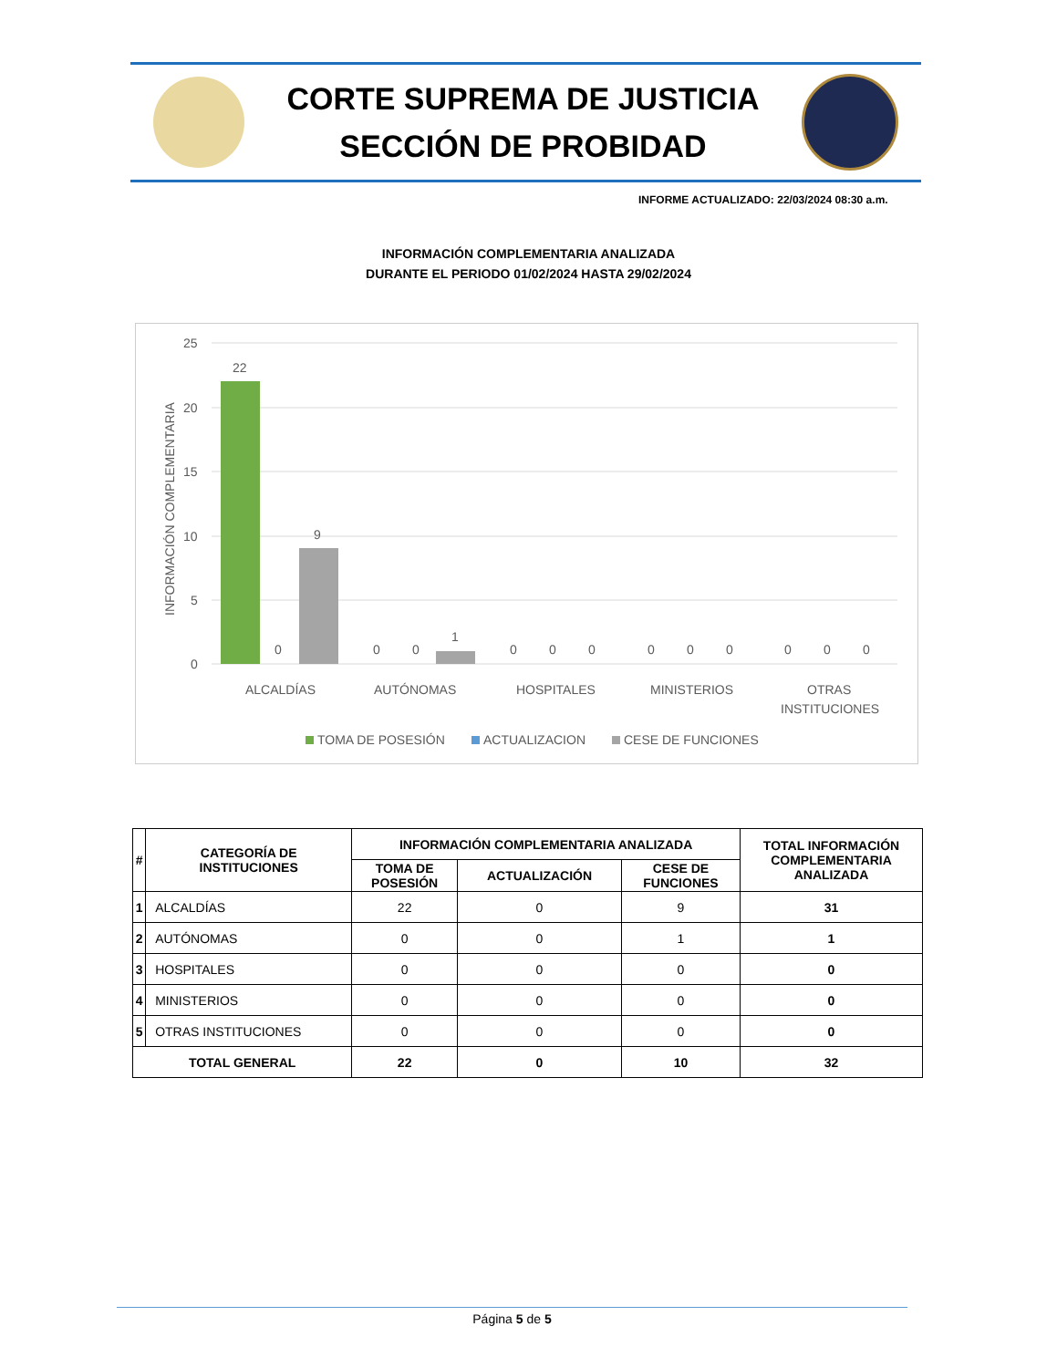CORTE SUPREMA DE JUSTICIA
SECCIÓN DE PROBIDAD
INFORME ACTUALIZADO: 22/03/2024 08:30 a.m.
INFORMACIÓN COMPLEMENTARIA ANALIZADA
DURANTE EL PERIODO 01/02/2024 HASTA 29/02/2024
25
20
15
10
5
0
INFORMACIÓN COMPLEMENTARIA
22
9
0
0
0
1
0
0
0
0
0
0
0
0
0
ALCALDÍAS
AUTÓNOMAS
HOSPITALES
MINISTERIOS
OTRAS
INSTITUCIONES
TOMA DE POSESIÓN
ACTUALIZACION
CESE DE FUNCIONES
| # | CATEGORÍA DE INSTITUCIONES | INFORMACIÓN COMPLEMENTARIA ANALIZADA | | | TOTAL INFORMACIÓN COMPLEMENTARIA ANALIZADA |
| --- | --- | --- | --- | --- | --- |
| | | TOMA DE POSESIÓN | ACTUALIZACIÓN | CESE DE FUNCIONES | |
| 1 | ALCALDÍAS | 22 | 0 | 9 | 31 |
| 2 | AUTÓNOMAS | 0 | 0 | 1 | 1 |
| 3 | HOSPITALES | 0 | 0 | 0 | 0 |
| 4 | MINISTERIOS | 0 | 0 | 0 | 0 |
| 5 | OTRAS INSTITUCIONES | 0 | 0 | 0 | 0 |
| TOTAL GENERAL | | 22 | 0 | 10 | 32 |
Página 5 de 5